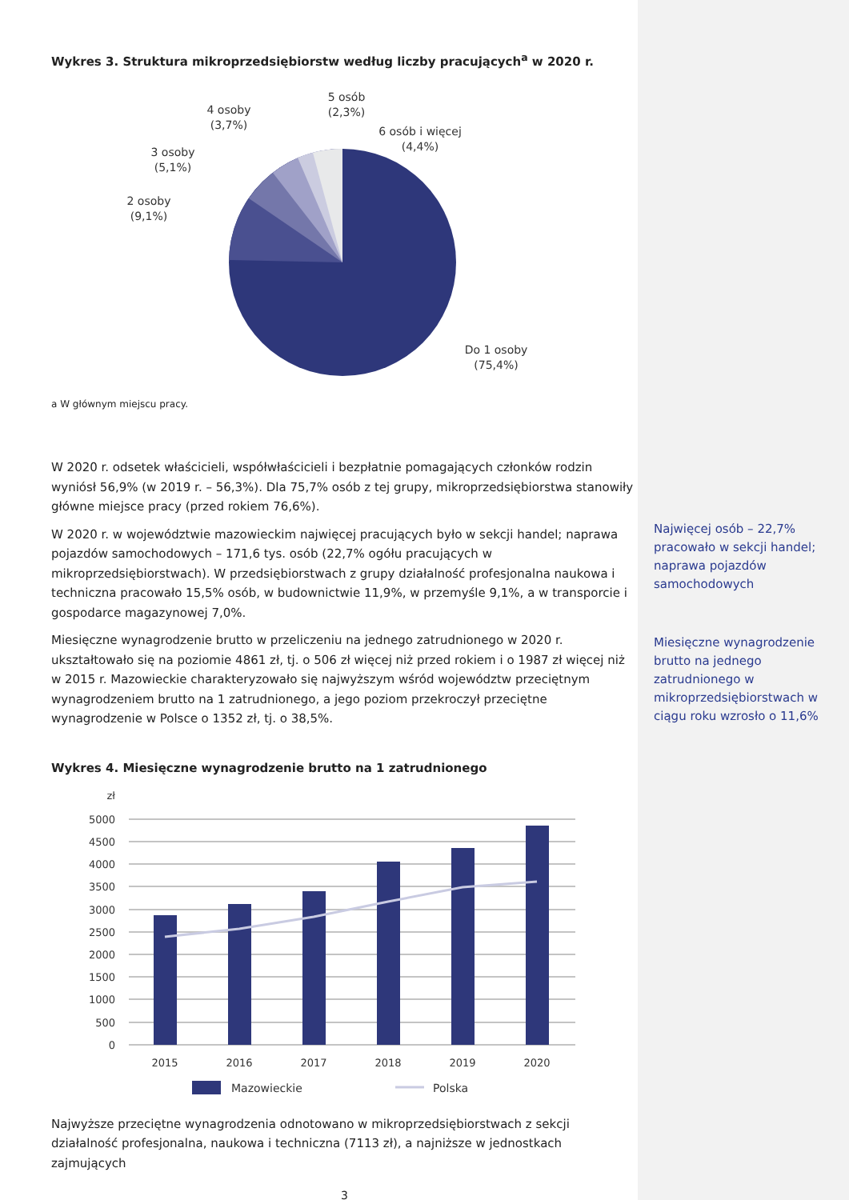Wykres 3. Struktura mikroprzedsiębiorstw według liczby pracujących<sup>a</sup> w 2020 r.
5 osób
(2,3%)
4 osoby
(3,7%)
6 osób i więcej
(4,4%)
3 osoby
(5,1%)
2 osoby
(9,1%)
Do 1 osoby
(75,4%)
a W głównym miejscu pracy.
W 2020 r. odsetek właścicieli, współwłaścicieli i bezpłatnie pomagających członków rodzin wyniósł 56,9% (w 2019 r. – 56,3%). Dla 75,7% osób z tej grupy, mikroprzedsiębiorstwa stanowiły główne miejsce pracy (przed rokiem 76,6%).
W 2020 r. w województwie mazowieckim najwięcej pracujących było w sekcji handel; naprawa pojazdów samochodowych – 171,6 tys. osób (22,7% ogółu pracujących w mikroprzedsiębiorstwach). W przedsiębiorstwach z grupy działalność profesjonalna naukowa i techniczna pracowało 15,5% osób, w budownictwie 11,9%, w przemyśle 9,1%, a w transporcie i gospodarce magazynowej 7,0%.
Miesięczne wynagrodzenie brutto w przeliczeniu na jednego zatrudnionego w 2020 r. ukształtowało się na poziomie 4861 zł, tj. o 506 zł więcej niż przed rokiem i o 1987 zł więcej niż w 2015 r. Mazowieckie charakteryzowało się najwyższym wśród województw przeciętnym wynagrodzeniem brutto na 1 zatrudnionego, a jego poziom przekroczył przeciętne wynagrodzenie w Polsce o 1352 zł, tj. o 38,5%.
Wykres 4. Miesięczne wynagrodzenie brutto na 1 zatrudnionego
zł
5000
4500
4000
3500
3000
2500
2000
1500
1000
500
0
2015
2016
2017
2018
2019
2020
Mazowieckie
Polska
Najwyższe przeciętne wynagrodzenia odnotowano w mikroprzedsiębiorstwach z sekcji działalność profesjonalna, naukowa i techniczna (7113 zł), a najniższe w jednostkach zajmujących
3
Najwięcej osób – 22,7% pracowało w sekcji handel; naprawa pojazdów samochodowych
Miesięczne wynagrodzenie brutto na jednego zatrudnionego w mikroprzedsiębiorstwach w ciągu roku wzrosło o 11,6%